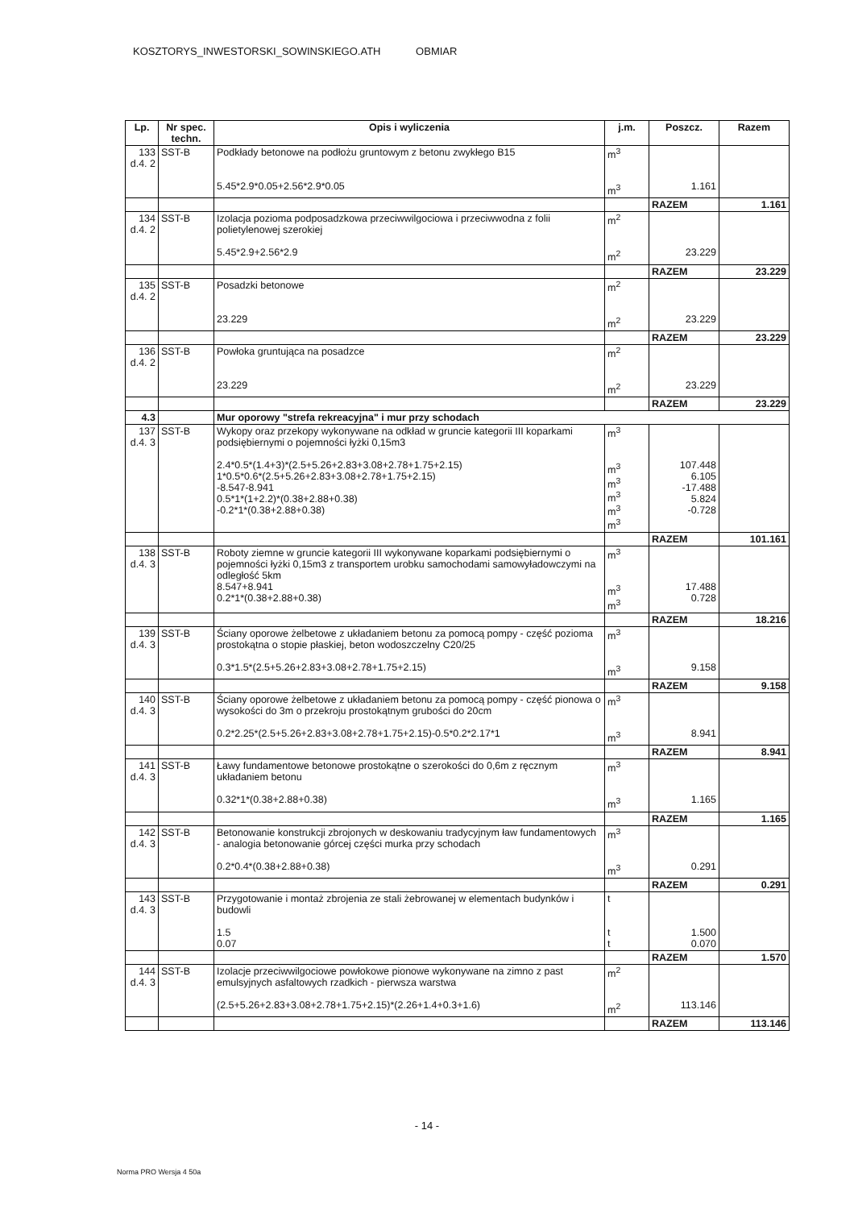KOSZTORYS_INWESTORSKI_SOWINSKIEGO.ATH OBMIAR
| Lp. | Nr spec. techn. | Opis i wyliczenia | j.m. | Poszcz. | Razem |
| --- | --- | --- | --- | --- | --- |
| 133 d.4. 2 | SST-B | Podkłady betonowe na podłożu gruntowym z betonu zwykłego B15 5.45*2.9*0.05+2.56*2.9*0.05 | m<sup>3</sup> m<sup>3</sup> | 1.161 | |
| | | | | RAZEM | 1.161 |
| 134 d.4. 2 | SST-B | Izolacja pozioma podposadzkowa przeciwwilgociowa i przeciwwodna z folii polietylenowej szerokiej 5.45*2.9+2.56*2.9 | m<sup>2</sup> m<sup>2</sup> | 23.229 | |
| | | | | RAZEM | 23.229 |
| 135 d.4. 2 | SST-B | Posadzki betonowe 23.229 | m<sup>2</sup> m<sup>2</sup> | 23.229 | |
| | | | | RAZEM | 23.229 |
| 136 d.4. 2 | SST-B | Powłoka gruntująca na posadzce 23.229 | m<sup>2</sup> m<sup>2</sup> | 23.229 | |
| | | | | RAZEM | 23.229 |
| 4.3 | | Mur oporowy "strefa rekreacyjna" i mur przy schodach | | | |
| 137 d.4. 3 | SST-B | Wykopy oraz przekopy wykonywane na odkład w gruncie kategorii III koparkami podsiębiernymi o pojemności łyżki 0,15m3 2.4*0.5*(1.4+3)*(2.5+5.26+2.83+3.08+2.78+1.75+2.15) 1*0.5*0.6*(2.5+5.26+2.83+3.08+2.78+1.75+2.15) -8.547-8.941 0.5*1*(1+2.2)*(0.38+2.88+0.38) -0.2*1*(0.38+2.88+0.38) | m<sup>3</sup> m<sup>3</sup> m<sup>3</sup> m<sup>3</sup> m<sup>3</sup> m<sup>3</sup> | 107.448 6.105 -17.488 5.824 -0.728 | |
| | | | | RAZEM | 101.161 |
| 138 d.4. 3 | SST-B | Roboty ziemne w gruncie kategorii III wykonywane koparkami podsiębiernymi o pojemności łyżki 0,15m3 z transportem urobku samochodami samowyładowczymi na odległość 5km 8.547+8.941 0.2*1*(0.38+2.88+0.38) | m<sup>3</sup> m<sup>3</sup> m<sup>3</sup> | 17.488 0.728 | |
| | | | | RAZEM | 18.216 |
| 139 d.4. 3 | SST-B | Ściany oporowe żelbetowe z układaniem betonu za pomocą pompy - część pozioma prostokątna o stopie płaskiej, beton wodoszczelny C20/25 0.3*1.5*(2.5+5.26+2.83+3.08+2.78+1.75+2.15) | m<sup>3</sup> m<sup>3</sup> | 9.158 | |
| | | | | RAZEM | 9.158 |
| 140 d.4. 3 | SST-B | Ściany oporowe żelbetowe z układaniem betonu za pomocą pompy - część pionowa o wysokości do 3m o przekroju prostokątnym grubości do 20cm 0.2*2.25*(2.5+5.26+2.83+3.08+2.78+1.75+2.15)-0.5*0.2*2.17*1 | m<sup>3</sup> m<sup>3</sup> | 8.941 | |
| | | | | RAZEM | 8.941 |
| 141 d.4. 3 | SST-B | Ławy fundamentowe betonowe prostokątne o szerokości do 0,6m z ręcznym układaniem betonu 0.32*1*(0.38+2.88+0.38) | m<sup>3</sup> m<sup>3</sup> | 1.165 | |
| | | | | RAZEM | 1.165 |
| 142 d.4. 3 | SST-B | Betonowanie konstrukcji zbrojonych w deskowaniu tradycyjnym ław fundamentowych - analogia betonowanie górcej części murka przy schodach 0.2*0.4*(0.38+2.88+0.38) | m<sup>3</sup> m<sup>3</sup> | 0.291 | |
| | | | | RAZEM | 0.291 |
| 143 d.4. 3 | SST-B | Przygotowanie i montaż zbrojenia ze stali żebrowanej w elementach budynków i budowli 1.5 0.07 | t t t | 1.500 0.070 | |
| | | | | RAZEM | 1.570 |
| 144 d.4. 3 | SST-B | Izolacje przeciwwilgociowe powłokowe pionowe wykonywane na zimno z past emulsyjnych asfaltowych rzadkich - pierwsza warstwa (2.5+5.26+2.83+3.08+2.78+1.75+2.15)*(2.26+1.4+0.3+1.6) | m<sup>2</sup> m<sup>2</sup> | 113.146 | |
| | | | | RAZEM | 113.146 |
- 14 -
Norma PRO Wersja 4 50a